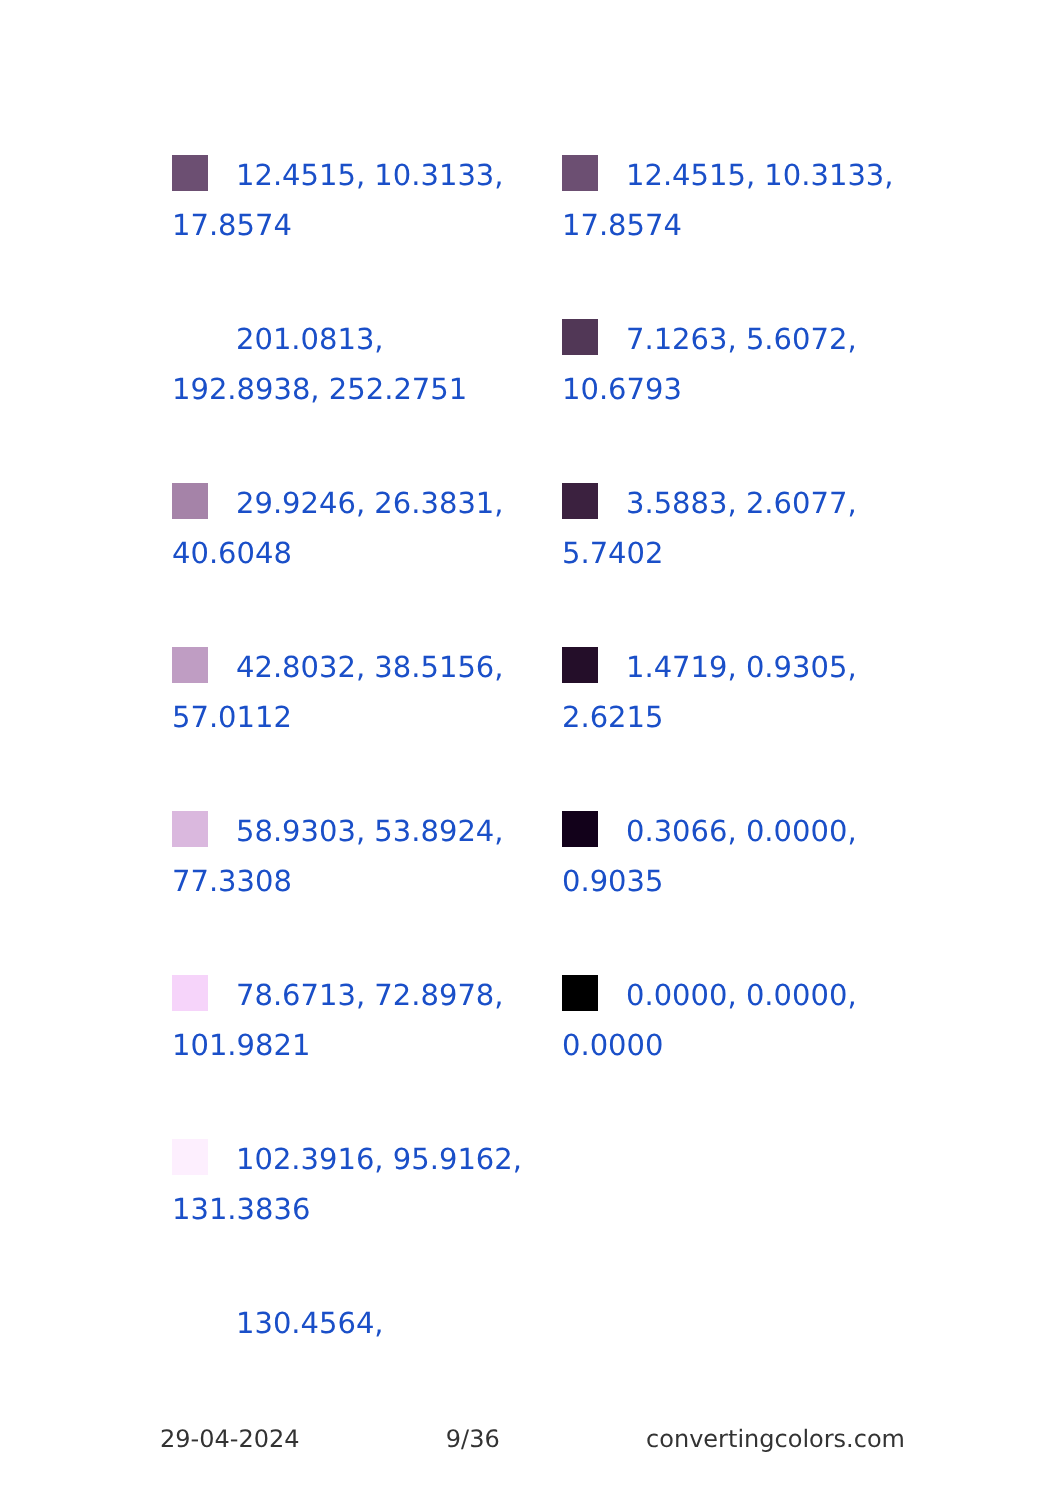12.4515, 10.3133, 17.8574
201.0813, 192.8938, 252.2751
29.9246, 26.3831, 40.6048
42.8032, 38.5156, 57.0112
58.9303, 53.8924, 77.3308
78.6713, 72.8978, 101.9821
102.3916, 95.9162, 131.3836
130.4564,
12.4515, 10.3133, 17.8574
7.1263, 5.6072, 10.6793
3.5883, 2.6077, 5.7402
1.4719, 0.9305, 2.6215
0.3066, 0.0000, 0.9035
0.0000, 0.0000, 0.0000
29-04-2024 9/36 convertingcolors.com